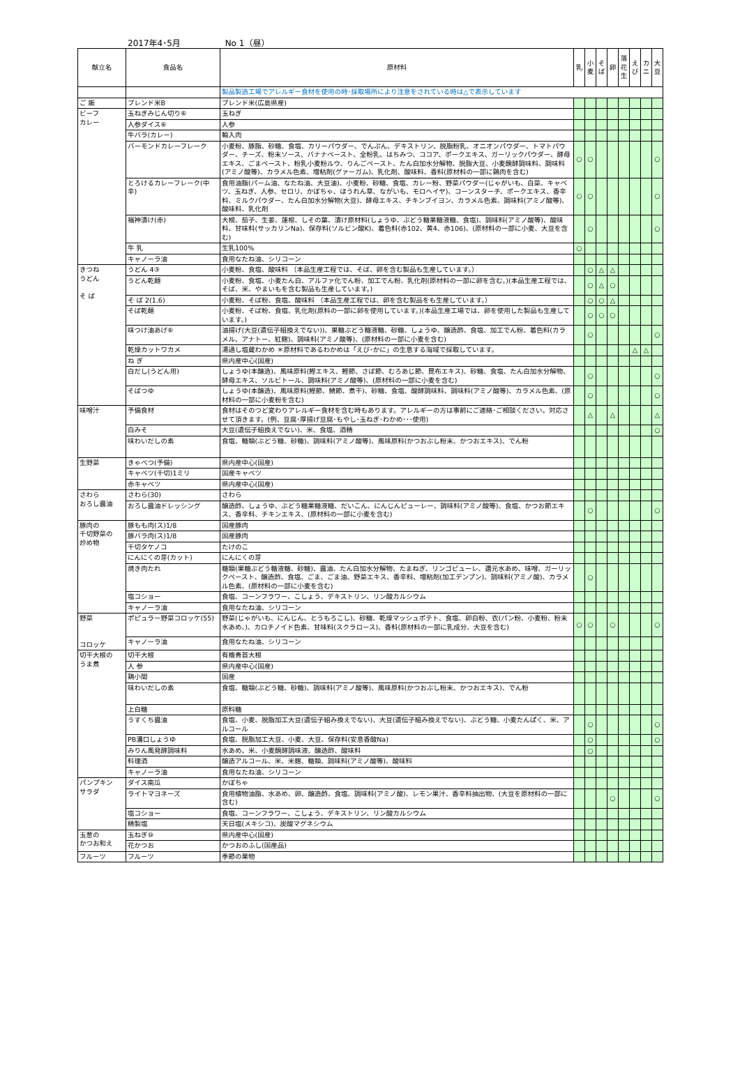2017年4･5月 No 1（昼）
| 献立名 | 食品名 | 原材料 | 乳 | 小麦 | そば | 卵 | 落花生 | えび | カニ | 大豆 |
| --- | --- | --- | --- | --- | --- | --- | --- | --- | --- | --- |
| | | 製品製造工場でアレルギー食材を使用の時･採取場所により注意をされている時は△で表示しています | | | | | | | | |
| ご 飯 | ブレンド米B | ブレンド米(広島県産) | | | | | | | | |
| ビーフ カレー | 玉ねぎみじん切り⑥ | 玉ねぎ | | | | | | | | |
| | 人参ダイス⑥ | 人参 | | | | | | | | |
| | 牛バラ(カレー) | 輸入肉 | | | | | | | | |
| | バーモンドカレーフレーク | 小麦粉、豚脂、砂糖、食塩、カリーパウダー、でんぷん、デキストリン、脱脂粉乳、オニオンパウダー、トマトパウダー、チーズ、粉末ソース、バナナペースト、全粉乳、はちみつ、ココア、ポークエキス、ガーリックパウダー、酵母エキス、ごまペースト、粉乳小麦粉ルウ、りんごペースト、たん白加水分解物、脱脂大豆、小麦醗酵調味料、調味料(アミノ酸等)、カラメル色素、増粘剤(グァーガム)、乳化剤、酸味料、香料(原材料の一部に鶏肉を含む) | ○ | ○ | | | | | | ○ |
| | とろけるカレーフレーク(中辛) | 食用油脂(パーム油、なたね油、大豆油)、小麦粉、砂糖、食塩、カレー粉、野菜パウダー(じゃがいも、白菜、キャベツ、玉ねぎ、人参、セロリ、かぼちゃ、ほうれん草、ながいも、モロヘイヤ)、コーンスターチ、ポークエキス、香辛料、ミルクパウダー、たん白加水分解物(大豆)、酵母エキス、チキンブイヨン、カラメル色素、調味料(アミノ酸等)、酸味料、乳化剤 | ○ | ○ | | | | | | ○ |
| | 福神漬け(赤) | 大根、茄子、生姜、蓮根、しその葉、漬け原材料(しょうゆ、ぶどう糖果糖液糖、食塩)、調味料(アミノ酸等)、酸味料、甘味料(サッカリンNa)、保存料(ソルビン酸K)、着色料(赤102、黄4、赤106)、(原材料の一部に小麦、大豆を含む) | | ○ | | | | | | ○ |
| | 牛 乳 | 生乳100% | ○ | | | | | | | |
| | キャノーラ油 | 食用なたね油、シリコーン | | | | | | | | |
| きつね うどん そ ば | うどん 4③ | 小麦粉、食塩、酸味料 （本品生産工程では、そば、卵を含む製品も生産しています。） | | ○ | △ | △ | | | | |
| | うどん乾麺 | 小麦粉、食塩、小麦たん白、アルファ化でん粉、加工でん粉、乳化剤(原材料の一部に卵を含む。)(本品生産工程では、そば、米、やまいもを含む製品も生産しています。) | | ○ | △ | ○ | | | | |
| | そ ば 2(1.6) | 小麦粉、そば粉、食塩、酸味料 （本品生産工程では、卵を含む製品をも生産しています。） | | ○ | ○ | △ | | | | |
| | そば乾麺 | 小麦粉、そば粉、食塩、乳化剤(原料の一部に卵を使用しています。)(本品生産工場では、卵を使用した製品も生産しています。) | | ○ | ○ | ○ | | | | |
| | 味つけ油あげ⑥ | 油揚げ(大豆(遺伝子組換えでない))、果糖ぶどう糖液糖、砂糖、しょうゆ、醸造酢、食塩、加工でん粉、着色料(カラメル、アナトー、紅麹)、調味料(アミノ酸等)、(原材料の一部に小麦を含む) | | ○ | | | | | | ○ |
| | 乾燥カットワカメ | 湯通し塩蔵わかめ ＊原材料であるわかめは「えび･かに」の生息する海域で採取しています。 | | | | | | △ | △ | |
| | ね ぎ | 県内産中心(国産) | | | | | | | | |
| | 白だし(うどん用) | しょうゆ(本醸造)、風味原料(鰹エキス、鰹節、さば節、むろあじ節、昆布エキス)、砂糖、食塩、たん白加水分解物、酵母エキス、ソルビトール、調味料(アミノ酸等)、(原材料の一部に小麦を含む) | | ○ | | | | | | ○ |
| | そばつゆ | しょうゆ(本醸造)、風味原料(鰹節、鯖節、煮干)、砂糖、食塩、酸酵調味料、調味料(アミノ酸等)、カラメル色素、(原材料の一部に小麦粉を含む) | | ○ | | | | | | ○ |
| 味噌汁 | 予備食材 | 食材はそのつど変わりアレルギー食材を含む時もあります。アレルギーの方は事前にご連絡･ご相談ください。対応させて頂きます。(例、豆腐･厚揚げ豆腐･もやし･玉ねぎ･わかめ･･･使用) | | △ | | △ | | | | △ |
| | 白みそ | 大豆(遺伝子組換えでない)、米、食塩、酒精 | | | | | | | | ○ |
| | 味わいだしの素 | 食塩、糖類(ぶどう糖、砂糖)、調味料(アミノ酸等)、風味原料(かつおぶし粉末、かつおエキス)、でん粉 | | | | | | | | |
| 生野菜 | きゃべつ(予備) | 県内産中心(国産) | | | | | | | | |
| | キャベツ(千切)1ミリ | 国産キャベツ | | | | | | | | |
| | 赤キャベツ | 県内産中心(国産) | | | | | | | | |
| さわら おろし醤油 | さわら(30) | さわら | | | | | | | | |
| | おろし醤油ドレッシング | 醸造酢、しょうゆ、ぶどう糖果糖液糖、だいこん、にんじんピューレー、調味料(アミノ酸等)、食塩、かつお節エキス、香辛料、チキンエキス、(原材料の一部に小麦を含む) | | ○ | | | | | | ○ |
| 豚肉の 千切野菜の 炒め物 | 豚もも肉(ス)1/8 | 国産豚肉 | | | | | | | | |
| | 豚バラ肉(ス)1/8 | 国産豚肉 | | | | | | | | |
| | 千切タケノコ | たけのこ | | | | | | | | |
| | にんにくの芽(カット) | にんにくの芽 | | | | | | | | |
| | 焼き肉たれ | 糖類(果糖ぶどう糖液糖、砂糖)、醤油、たん白加水分解物、たまねぎ、リンゴピューレ、還元水あめ、味噌、ガーリックペースト、醸造酢、食塩、ごま、ごま油、野菜エキス、香辛料、増粘剤(加工デンプン)、調味料(アミノ酸)、カラメル色素、(原材料の一部に小麦を含む) | | ○ | | | | | | |
| | 塩コショー | 食塩、コーンフラワー、こしょう、デキストリン、リン酸カルシウム | | | | | | | | |
| | キャノーラ油 | 食用なたね油、シリコーン | | | | | | | | |
| 野菜 コロッケ | ポピュラー野菜コロッケ(55) | 野菜(じゃがいも、にんじん、とうもろこし)、砂糖、乾燥マッシュポテト、食塩、卵白粉、衣(パン粉、小麦粉、粉末水あめ、)、カロチノイド色素、甘味料(スクラロース)、香料(原材料の一部に乳成分、大豆を含む) | ○ | ○ | | ○ | | | | ○ |
| | キャノーラ油 | 食用なたね油、シリコーン | | | | | | | | |
| 切干大根の うま煮 | 切干大根 | 有機青首大根 | | | | | | | | |
| | 人 参 | 県内産中心(国産) | | | | | | | | |
| | 鶏小間 | 国産 | | | | | | | | |
| | 味わいだしの素 | 食塩、糖類(ぶどう糖、砂糖)、調味料(アミノ酸等)、風味原料(かつおぶし粉末、かつおエキス)、でん粉 | | | | | | | | |
| | 上白糖 | 原料糖 | | | | | | | | |
| | うすくち醤油 | 食塩、小麦、脱脂加工大豆(遺伝子組み換えでない)、大豆(遺伝子組み換えでない)、ぶどう糖、小麦たんぱく、米、アルコール | | ○ | | | | | | ○ |
| | PB濃口しょうゆ | 食塩、脱脂加工大豆、小麦、大豆、保存料(安息香酸Na) | | ○ | | | | | | ○ |
| | みりん風発酵調味料 | 水あめ、米、小麦醗酵調味液、醸造酢、酸味料 | | ○ | | | | | | |
| | 料理酒 | 醸造アルコール、米、米麹、糖類、調味料(アミノ酸等)、酸味料 | | | | | | | | |
| | キャノーラ油 | 食用なたね油、シリコーン | | | | | | | | |
| パンプキン サラダ | ダイス南瓜 | かぼちゃ | | | | | | | | |
| | ライトマヨネーズ | 食用植物油脂、水あめ、卵、醸造酢、食塩、調味料(アミノ酸)、レモン果汁、香辛料抽出物、(大豆を原材料の一部に含む) | | | | ○ | | | | ○ |
| | 塩コショー | 食塩、コーンフラワー、こしょう、デキストリン、リン酸カルシウム | | | | | | | | |
| | 精製塩 | 天日塩(メキシコ)、炭酸マグネシウム | | | | | | | | |
| 玉葱の かつお和え | 玉ねぎ⑩ | 県内産中心(国産) | | | | | | | | |
| | 花かつお | かつおのふし(国産品) | | | | | | | | |
| フルーツ | フルーツ | 季節の果物 | | | | | | | | |